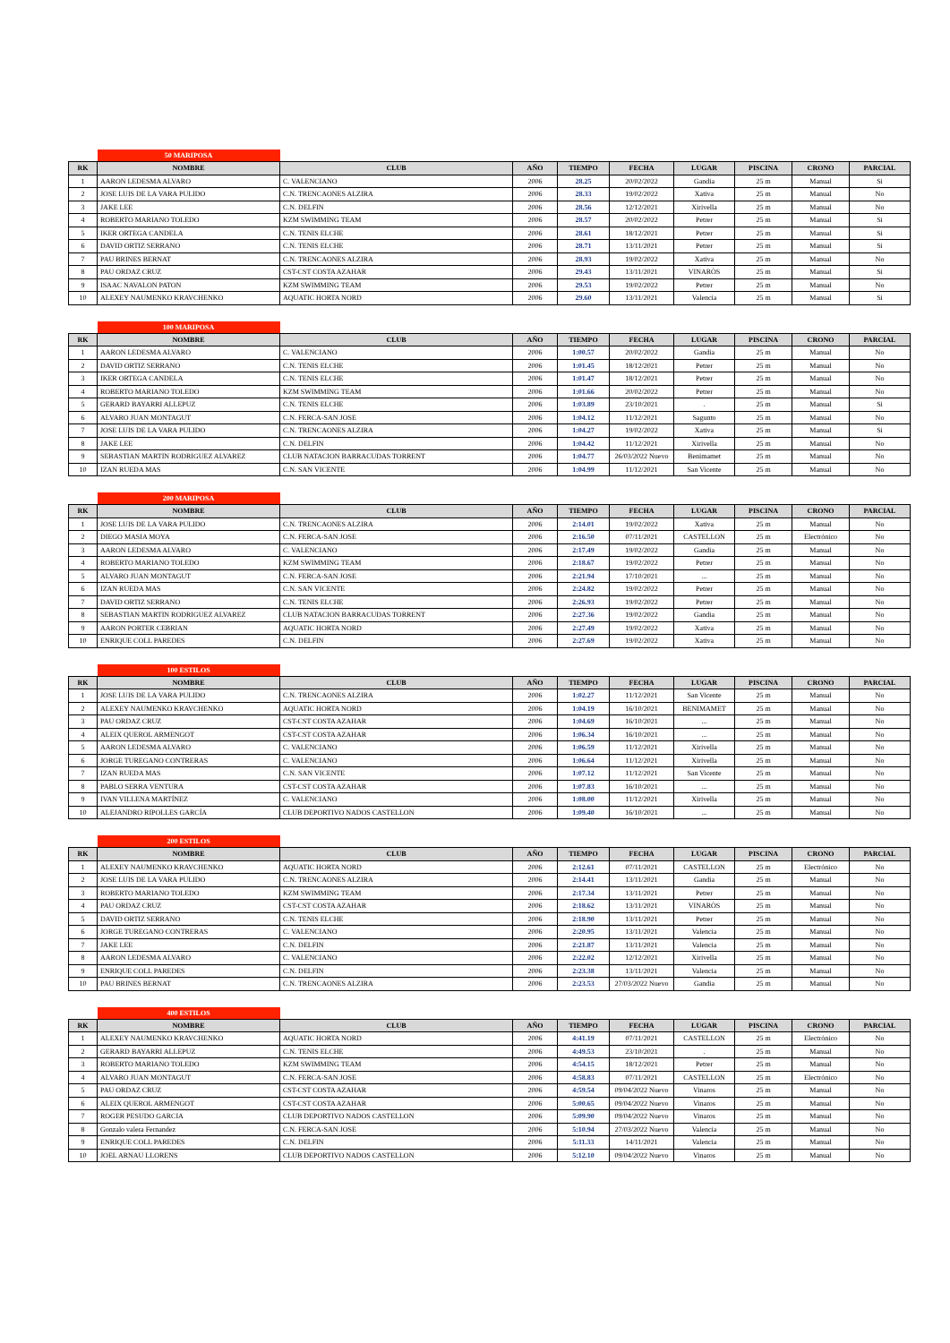| | 50 MARIPOSA | | | | | | | | |
| RK | NOMBRE | CLUB | AÑO | TIEMPO | FECHA | LUGAR | PISCINA | CRONO | PARCIAL |
| 1 | AARON LEDESMA ALVARO | C. VALENCIANO | 2006 | 28.25 | 20/02/2022 | Gandia | 25 m | Manual | Si |
| 2 | JOSE LUIS DE LA VARA PULIDO | C.N. TRENCAONES ALZIRA | 2006 | 28.33 | 19/02/2022 | Xativa | 25 m | Manual | No |
| 3 | JAKE LEE | C.N. DELFIN | 2006 | 28.56 | 12/12/2021 | Xirivella | 25 m | Manual | No |
| 4 | ROBERTO MARIANO TOLEDO | KZM SWIMMING TEAM | 2006 | 28.57 | 20/02/2022 | Petrer | 25 m | Manual | Si |
| 5 | IKER ORTEGA CANDELA | C.N. TENIS ELCHE | 2006 | 28.61 | 18/12/2021 | Petrer | 25 m | Manual | Si |
| 6 | DAVID ORTIZ SERRANO | C.N. TENIS ELCHE | 2006 | 28.71 | 13/11/2021 | Petrer | 25 m | Manual | Si |
| 7 | PAU BRINES BERNAT | C.N. TRENCAONES ALZIRA | 2006 | 28.93 | 19/02/2022 | Xativa | 25 m | Manual | No |
| 8 | PAU ORDAZ CRUZ | CST-CST COSTA AZAHAR | 2006 | 29.43 | 13/11/2021 | VINARÒS | 25 m | Manual | Si |
| 9 | ISAAC NAVALON PATON | KZM SWIMMING TEAM | 2006 | 29.53 | 19/02/2022 | Petrer | 25 m | Manual | No |
| 10 | ALEXEY NAUMENKO KRAVCHENKO | AQUATIC HORTA NORD | 2006 | 29.60 | 13/11/2021 | Valencia | 25 m | Manual | Si |
| | 100 MARIPOSA | | | | | | | | |
| RK | NOMBRE | CLUB | AÑO | TIEMPO | FECHA | LUGAR | PISCINA | CRONO | PARCIAL |
| 1 | AARON LEDESMA ALVARO | C. VALENCIANO | 2006 | 1:00.57 | 20/02/2022 | Gandia | 25 m | Manual | No |
| 2 | DAVID ORTIZ SERRANO | C.N. TENIS ELCHE | 2006 | 1:01.45 | 18/12/2021 | Petrer | 25 m | Manual | No |
| 3 | IKER ORTEGA CANDELA | C.N. TENIS ELCHE | 2006 | 1:01.47 | 18/12/2021 | Petrer | 25 m | Manual | No |
| 4 | ROBERTO MARIANO TOLEDO | KZM SWIMMING TEAM | 2006 | 1:01.66 | 20/02/2022 | Petrer | 25 m | Manual | No |
| 5 | GERARD BAYARRI ALLEPUZ | C.N. TENIS ELCHE | 2006 | 1:03.89 | 23/10/2021 | . | 25 m | Manual | Si |
| 6 | ALVARO JUAN MONTAGUT | C.N. FERCA-SAN JOSE | 2006 | 1:04.12 | 11/12/2021 | Sagunto | 25 m | Manual | No |
| 7 | JOSE LUIS DE LA VARA PULIDO | C.N. TRENCAONES ALZIRA | 2006 | 1:04.27 | 19/02/2022 | Xativa | 25 m | Manual | Si |
| 8 | JAKE LEE | C.N. DELFIN | 2006 | 1:04.42 | 11/12/2021 | Xirivella | 25 m | Manual | No |
| 9 | SEBASTIAN MARTIN RODRIGUEZ ALVAREZ | CLUB NATACION BARRACUDAS TORRENT | 2006 | 1:04.77 | 26/03/2022 Nuevo | Benimamet | 25 m | Manual | No |
| 10 | IZAN RUEDA MAS | C.N. SAN VICENTE | 2006 | 1:04.99 | 11/12/2021 | San Vicente | 25 m | Manual | No |
| | 200 MARIPOSA | | | | | | | | |
| RK | NOMBRE | CLUB | AÑO | TIEMPO | FECHA | LUGAR | PISCINA | CRONO | PARCIAL |
| 1 | JOSE LUIS DE LA VARA PULIDO | C.N. TRENCAONES ALZIRA | 2006 | 2:14.01 | 19/02/2022 | Xativa | 25 m | Manual | No |
| 2 | DIEGO MASIA MOYA | C.N. FERCA-SAN JOSE | 2006 | 2:16.50 | 07/11/2021 | CASTELLON | 25 m | Electrónico | No |
| 3 | AARON LEDESMA ALVARO | C. VALENCIANO | 2006 | 2:17.49 | 19/02/2022 | Gandia | 25 m | Manual | No |
| 4 | ROBERTO MARIANO TOLEDO | KZM SWIMMING TEAM | 2006 | 2:18.67 | 19/02/2022 | Petrer | 25 m | Manual | No |
| 5 | ALVARO JUAN MONTAGUT | C.N. FERCA-SAN JOSE | 2006 | 2:21.94 | 17/10/2021 | ... | 25 m | Manual | No |
| 6 | IZAN RUEDA MAS | C.N. SAN VICENTE | 2006 | 2:24.82 | 19/02/2022 | Petrer | 25 m | Manual | No |
| 7 | DAVID ORTIZ SERRANO | C.N. TENIS ELCHE | 2006 | 2:26.93 | 19/02/2022 | Petrer | 25 m | Manual | No |
| 8 | SEBASTIAN MARTIN RODRIGUEZ ALVAREZ | CLUB NATACION BARRACUDAS TORRENT | 2006 | 2:27.36 | 19/02/2022 | Gandia | 25 m | Manual | No |
| 9 | AARON PORTER CEBRIAN | AQUATIC HORTA NORD | 2006 | 2:27.49 | 19/02/2022 | Xativa | 25 m | Manual | No |
| 10 | ENRIQUE COLL PAREDES | C.N. DELFIN | 2006 | 2:27.69 | 19/02/2022 | Xativa | 25 m | Manual | No |
| | 100 ESTILOS | | | | | | | | |
| RK | NOMBRE | CLUB | AÑO | TIEMPO | FECHA | LUGAR | PISCINA | CRONO | PARCIAL |
| 1 | JOSE LUIS DE LA VARA PULIDO | C.N. TRENCAONES ALZIRA | 2006 | 1:02.27 | 11/12/2021 | San Vicente | 25 m | Manual | No |
| 2 | ALEXEY NAUMENKO KRAVCHENKO | AQUATIC HORTA NORD | 2006 | 1:04.19 | 16/10/2021 | BENIMAMET | 25 m | Manual | No |
| 3 | PAU ORDAZ CRUZ | CST-CST COSTA AZAHAR | 2006 | 1:04.69 | 16/10/2021 | ... | 25 m | Manual | No |
| 4 | ALEIX QUEROL ARMENGOT | CST-CST COSTA AZAHAR | 2006 | 1:06.34 | 16/10/2021 | ... | 25 m | Manual | No |
| 5 | AARON LEDESMA ALVARO | C. VALENCIANO | 2006 | 1:06.59 | 11/12/2021 | Xirivella | 25 m | Manual | No |
| 6 | JORGE TUREGANO CONTRERAS | C. VALENCIANO | 2006 | 1:06.64 | 11/12/2021 | Xirivella | 25 m | Manual | No |
| 7 | IZAN RUEDA MAS | C.N. SAN VICENTE | 2006 | 1:07.12 | 11/12/2021 | San Vicente | 25 m | Manual | No |
| 8 | PABLO SERRA VENTURA | CST-CST COSTA AZAHAR | 2006 | 1:07.83 | 16/10/2021 | ... | 25 m | Manual | No |
| 9 | IVAN VILLENA MARTÍNEZ | C. VALENCIANO | 2006 | 1:08.00 | 11/12/2021 | Xirivella | 25 m | Manual | No |
| 10 | ALEJANDRO RIPOLLES GARCÍA | CLUB DEPORTIVO NADOS CASTELLON | 2006 | 1:09.40 | 16/10/2021 | ... | 25 m | Manual | No |
| | 200 ESTILOS | | | | | | | | |
| RK | NOMBRE | CLUB | AÑO | TIEMPO | FECHA | LUGAR | PISCINA | CRONO | PARCIAL |
| 1 | ALEXEY NAUMENKO KRAVCHENKO | AQUATIC HORTA NORD | 2006 | 2:12.61 | 07/11/2021 | CASTELLON | 25 m | Electrónico | No |
| 2 | JOSE LUIS DE LA VARA PULIDO | C.N. TRENCAONES ALZIRA | 2006 | 2:14.41 | 13/11/2021 | Gandia | 25 m | Manual | No |
| 3 | ROBERTO MARIANO TOLEDO | KZM SWIMMING TEAM | 2006 | 2:17.34 | 13/11/2021 | Petrer | 25 m | Manual | No |
| 4 | PAU ORDAZ CRUZ | CST-CST COSTA AZAHAR | 2006 | 2:18.62 | 13/11/2021 | VINARÒS | 25 m | Manual | No |
| 5 | DAVID ORTIZ SERRANO | C.N. TENIS ELCHE | 2006 | 2:18.90 | 13/11/2021 | Petrer | 25 m | Manual | No |
| 6 | JORGE TUREGANO CONTRERAS | C. VALENCIANO | 2006 | 2:20.95 | 13/11/2021 | Valencia | 25 m | Manual | No |
| 7 | JAKE LEE | C.N. DELFIN | 2006 | 2:21.87 | 13/11/2021 | Valencia | 25 m | Manual | No |
| 8 | AARON LEDESMA ALVARO | C. VALENCIANO | 2006 | 2:22.02 | 12/12/2021 | Xirivella | 25 m | Manual | No |
| 9 | ENRIQUE COLL PAREDES | C.N. DELFIN | 2006 | 2:23.38 | 13/11/2021 | Valencia | 25 m | Manual | No |
| 10 | PAU BRINES BERNAT | C.N. TRENCAONES ALZIRA | 2006 | 2:23.53 | 27/03/2022 Nuevo | Gandia | 25 m | Manual | No |
| | 400 ESTILOS | | | | | | | | |
| RK | NOMBRE | CLUB | AÑO | TIEMPO | FECHA | LUGAR | PISCINA | CRONO | PARCIAL |
| 1 | ALEXEY NAUMENKO KRAVCHENKO | AQUATIC HORTA NORD | 2006 | 4:41.19 | 07/11/2021 | CASTELLON | 25 m | Electrónico | No |
| 2 | GERARD BAYARRI ALLEPUZ | C.N. TENIS ELCHE | 2006 | 4:49.53 | 23/10/2021 | . | 25 m | Manual | No |
| 3 | ROBERTO MARIANO TOLEDO | KZM SWIMMING TEAM | 2006 | 4:54.15 | 18/12/2021 | Petrer | 25 m | Manual | No |
| 4 | ALVARO JUAN MONTAGUT | C.N. FERCA-SAN JOSE | 2006 | 4:58.83 | 07/11/2021 | CASTELLON | 25 m | Electrónico | No |
| 5 | PAU ORDAZ CRUZ | CST-CST COSTA AZAHAR | 2006 | 4:59.54 | 09/04/2022 Nuevo | Vinaros | 25 m | Manual | No |
| 6 | ALEIX QUEROL ARMENGOT | CST-CST COSTA AZAHAR | 2006 | 5:00.65 | 09/04/2022 Nuevo | Vinaros | 25 m | Manual | No |
| 7 | ROGER PESUDO GARCIA | CLUB DEPORTIVO NADOS CASTELLON | 2006 | 5:09.90 | 09/04/2022 Nuevo | Vinaros | 25 m | Manual | No |
| 8 | Gonzalo valera Fernandez | C.N. FERCA-SAN JOSE | 2006 | 5:10.94 | 27/03/2022 Nuevo | Valencia | 25 m | Manual | No |
| 9 | ENRIQUE COLL PAREDES | C.N. DELFIN | 2006 | 5:11.33 | 14/11/2021 | Valencia | 25 m | Manual | No |
| 10 | JOEL ARNAU LLORENS | CLUB DEPORTIVO NADOS CASTELLON | 2006 | 5:12.10 | 09/04/2022 Nuevo | Vinaros | 25 m | Manual | No |